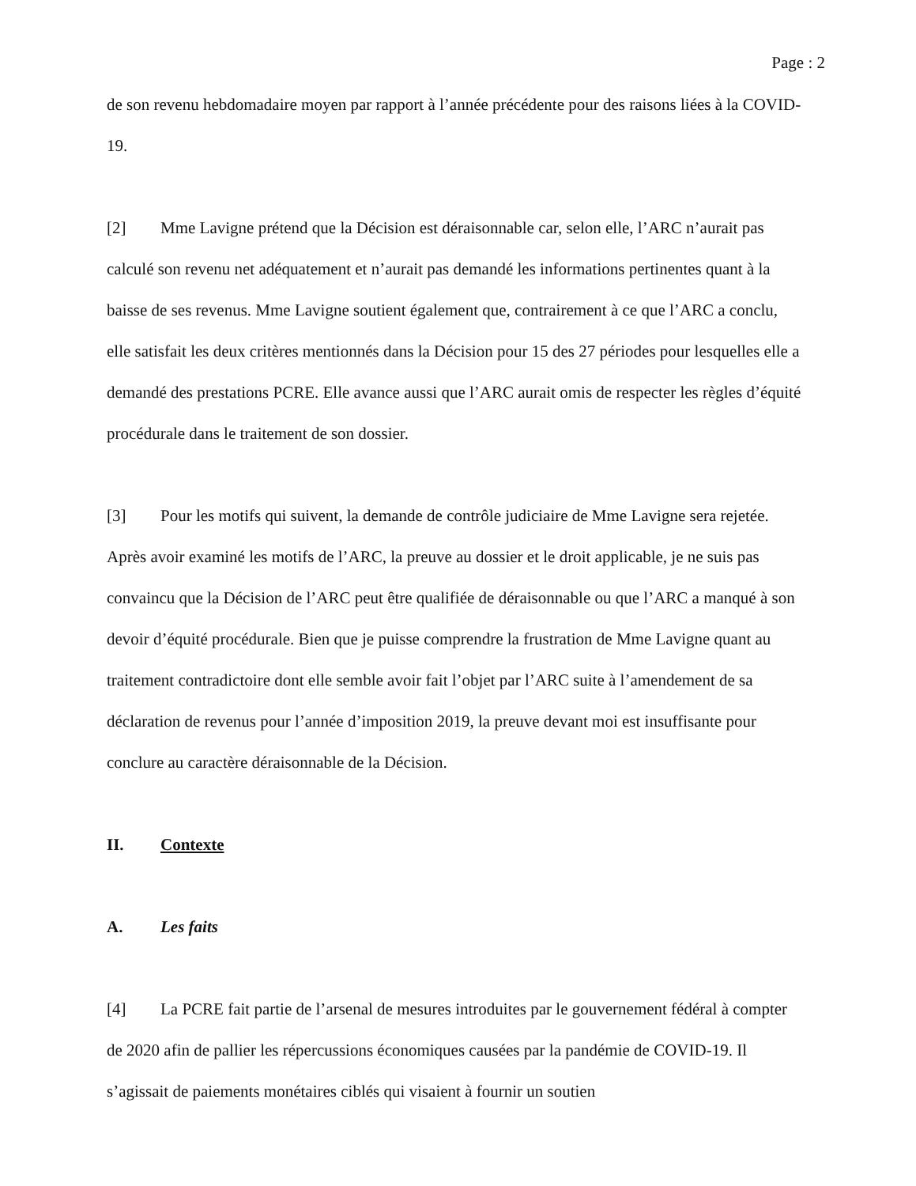Page : 2
de son revenu hebdomadaire moyen par rapport à l’année précédente pour des raisons liées à la COVID-19.
[2] Mme Lavigne prétend que la Décision est déraisonnable car, selon elle, l’ARC n’aurait pas calculé son revenu net adéquatement et n’aurait pas demandé les informations pertinentes quant à la baisse de ses revenus. Mme Lavigne soutient également que, contrairement à ce que l’ARC a conclu, elle satisfait les deux critères mentionnés dans la Décision pour 15 des 27 périodes pour lesquelles elle a demandé des prestations PCRE. Elle avance aussi que l’ARC aurait omis de respecter les règles d’équité procédurale dans le traitement de son dossier.
[3] Pour les motifs qui suivent, la demande de contrôle judiciaire de Mme Lavigne sera rejetée. Après avoir examiné les motifs de l’ARC, la preuve au dossier et le droit applicable, je ne suis pas convaincu que la Décision de l’ARC peut être qualifiée de déraisonnable ou que l’ARC a manqué à son devoir d’équité procédurale. Bien que je puisse comprendre la frustration de Mme Lavigne quant au traitement contradictoire dont elle semble avoir fait l’objet par l’ARC suite à l’amendement de sa déclaration de revenus pour l’année d’imposition 2019, la preuve devant moi est insuffisante pour conclure au caractère déraisonnable de la Décision.
II. Contexte
A. Les faits
[4] La PCRE fait partie de l’arsenal de mesures introduites par le gouvernement fédéral à compter de 2020 afin de pallier les répercussions économiques causées par la pandémie de COVID-19. Il s’agissait de paiements monétaires ciblés qui visaient à fournir un soutien